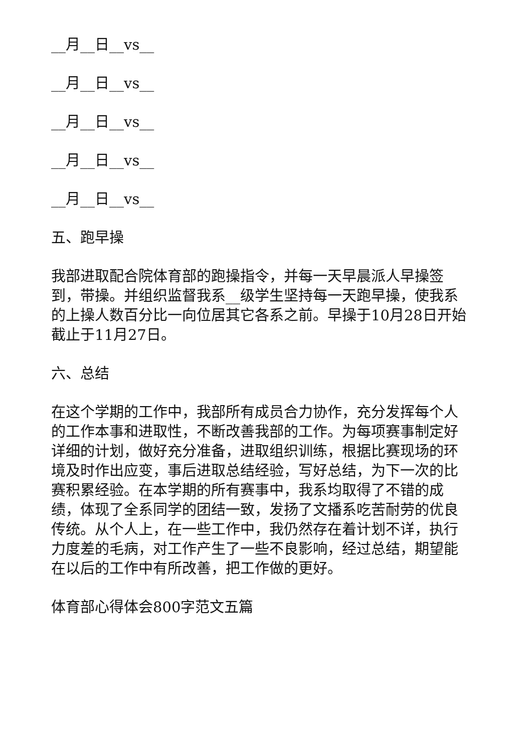__月__日__vs__
__月__日__vs__
__月__日__vs__
__月__日__vs__
__月__日__vs__
五、跑早操
我部进取配合院体育部的跑操指令，并每一天早晨派人早操签到，带操。并组织监督我系__级学生坚持每一天跑早操，使我系的上操人数百分比一向位居其它各系之前。早操于10月28日开始截止于11月27日。
六、总结
在这个学期的工作中，我部所有成员合力协作，充分发挥每个人的工作本事和进取性，不断改善我部的工作。为每项赛事制定好详细的计划，做好充分准备，进取组织训练，根据比赛现场的环境及时作出应变，事后进取总结经验，写好总结，为下一次的比赛积累经验。在本学期的所有赛事中，我系均取得了不错的成绩，体现了全系同学的团结一致，发扬了文播系吃苦耐劳的优良传统。从个人上，在一些工作中，我仍然存在着计划不详，执行力度差的毛病，对工作产生了一些不良影响，经过总结，期望能在以后的工作中有所改善，把工作做的更好。
体育部心得体会800字范文五篇